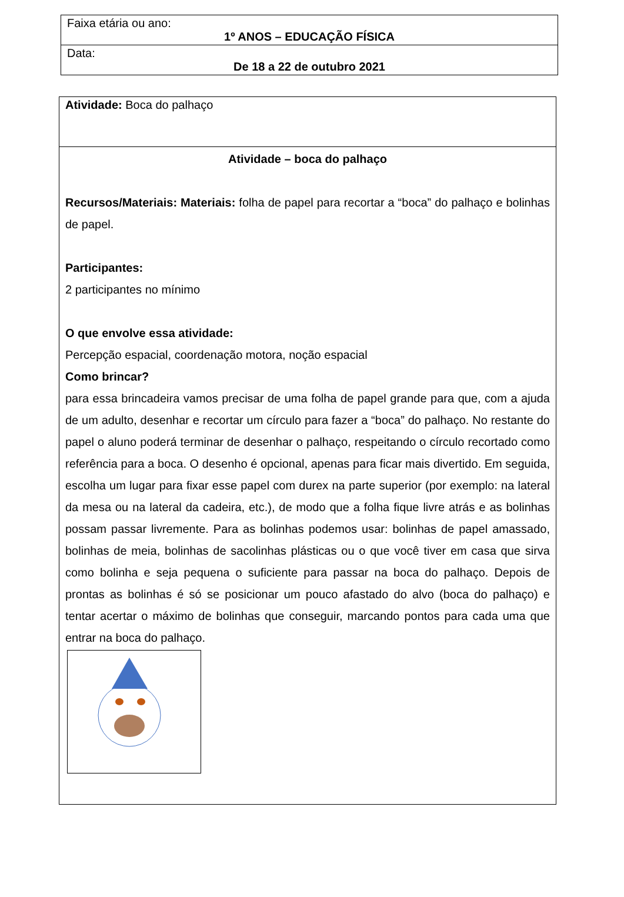| Faixa etária ou ano: 1º ANOS – EDUCAÇÃO FÍSICA |
| Data: De 18 a 22 de outubro 2021 |
| Atividade: Boca do palhaço |
| Atividade – boca do palhaço Recursos/Materiais: Materiais: folha de papel para recortar a “boca” do palhaço e bolinhas de papel. Participantes: 2 participantes no mínimo O que envolve essa atividade: Percepção espacial, coordenação motora, noção espacial Como brincar? para essa brincadeira vamos precisar de uma folha de papel grande para que, com a ajuda de um adulto, desenhar e recortar um círculo para fazer a “boca” do palhaço. No restante do papel o aluno poderá terminar de desenhar o palhaço, respeitando o círculo recortado como referência para a boca. O desenho é opcional, apenas para ficar mais divertido. Em seguida, escolha um lugar para fixar esse papel com durex na parte superior (por exemplo: na lateral da mesa ou na lateral da cadeira, etc.), de modo que a folha fique livre atrás e as bolinhas possam passar livremente. Para as bolinhas podemos usar: bolinhas de papel amassado, bolinhas de meia, bolinhas de sacolinhas plásticas ou o que você tiver em casa que sirva como bolinha e seja pequena o suficiente para passar na boca do palhaço. Depois de prontas as bolinhas é só se posicionar um pouco afastado do alvo (boca do palhaço) e tentar acertar o máximo de bolinhas que conseguir, marcando pontos para cada uma que entrar na boca do palhaço. |